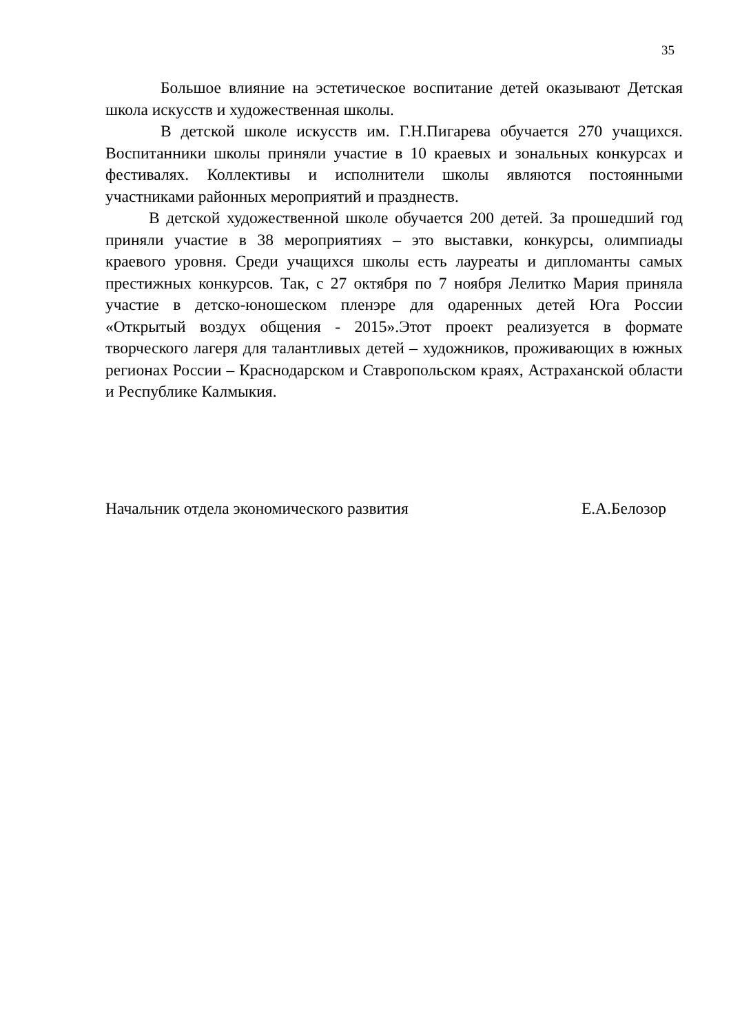35
Большое влияние на эстетическое воспитание детей оказывают Детская школа искусств и художественная школы.
В детской школе искусств им. Г.Н.Пигарева обучается 270 учащихся. Воспитанники школы приняли участие в 10 краевых и зональных конкурсах и фестивалях. Коллективы и исполнители школы являются постоянными участниками районных мероприятий и празднеств.
В детской художественной школе обучается 200 детей. За прошедший год приняли участие в 38 мероприятиях – это выставки, конкурсы, олимпиады краевого уровня. Среди учащихся школы есть лауреаты и дипломанты самых престижных конкурсов. Так, с 27 октября по 7 ноября Лелитко Мария приняла участие в детско-юношеском пленэре для одаренных детей Юга России «Открытый воздух общения - 2015».Этот проект реализуется в формате творческого лагеря для талантливых детей – художников, проживающих в южных регионах России – Краснодарском и Ставропольском краях, Астраханской области и Республике Калмыкия.
Начальник отдела экономического развития Е.А.Белозор